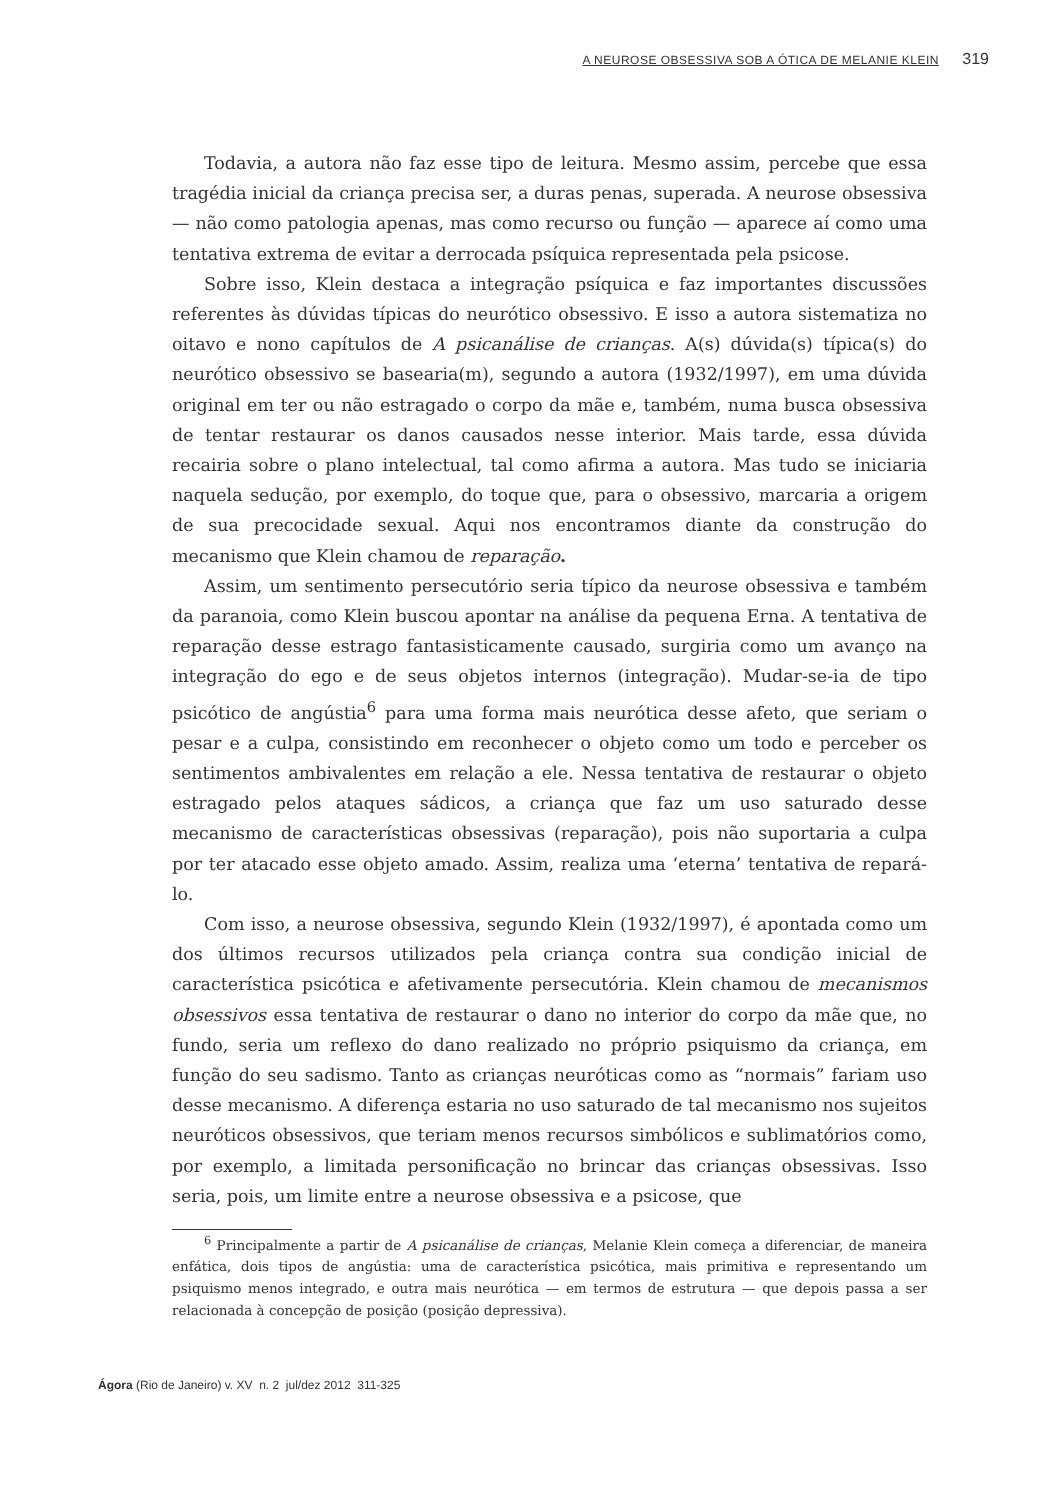A NEUROSE OBSESSIVA SOB A ÓTICA DE MELANIE KLEIN 319
Todavia, a autora não faz esse tipo de leitura. Mesmo assim, percebe que essa tragédia inicial da criança precisa ser, a duras penas, superada. A neurose obsessiva — não como patologia apenas, mas como recurso ou função — aparece aí como uma tentativa extrema de evitar a derrocada psíquica representada pela psicose.
Sobre isso, Klein destaca a integração psíquica e faz importantes discussões referentes às dúvidas típicas do neurótico obsessivo. E isso a autora sistematiza no oitavo e nono capítulos de A psicanálise de crianças. A(s) dúvida(s) típica(s) do neurótico obsessivo se basearia(m), segundo a autora (1932/1997), em uma dúvida original em ter ou não estragado o corpo da mãe e, também, numa busca obsessiva de tentar restaurar os danos causados nesse interior. Mais tarde, essa dúvida recairia sobre o plano intelectual, tal como afirma a autora. Mas tudo se iniciaria naquela sedução, por exemplo, do toque que, para o obsessivo, marcaria a origem de sua precocidade sexual. Aqui nos encontramos diante da construção do mecanismo que Klein chamou de reparação.
Assim, um sentimento persecutório seria típico da neurose obsessiva e também da paranoia, como Klein buscou apontar na análise da pequena Erna. A tentativa de reparação desse estrago fantasisticamente causado, surgiria como um avanço na integração do ego e de seus objetos internos (integração). Mudar-se-ia de tipo psicótico de angústia<sup>6</sup> para uma forma mais neurótica desse afeto, que seriam o pesar e a culpa, consistindo em reconhecer o objeto como um todo e perceber os sentimentos ambivalentes em relação a ele. Nessa tentativa de restaurar o objeto estragado pelos ataques sádicos, a criança que faz um uso saturado desse mecanismo de características obsessivas (reparação), pois não suportaria a culpa por ter atacado esse objeto amado. Assim, realiza uma ‘eterna’ tentativa de repará-lo.
Com isso, a neurose obsessiva, segundo Klein (1932/1997), é apontada como um dos últimos recursos utilizados pela criança contra sua condição inicial de característica psicótica e afetivamente persecutória. Klein chamou de mecanismos obsessivos essa tentativa de restaurar o dano no interior do corpo da mãe que, no fundo, seria um reflexo do dano realizado no próprio psiquismo da criança, em função do seu sadismo. Tanto as crianças neuróticas como as “normais” fariam uso desse mecanismo. A diferença estaria no uso saturado de tal mecanismo nos sujeitos neuróticos obsessivos, que teriam menos recursos simbólicos e sublimatórios como, por exemplo, a limitada personificação no brincar das crianças obsessivas. Isso seria, pois, um limite entre a neurose obsessiva e a psicose, que
<sup>6</sup> Principalmente a partir de A psicanálise de crianças, Melanie Klein começa a diferenciar, de maneira enfática, dois tipos de angústia: uma de característica psicótica, mais primitiva e representando um psiquismo menos integrado, e outra mais neurótica — em termos de estrutura — que depois passa a ser relacionada à concepção de posição (posição depressiva).
Ágora (Rio de Janeiro) v. XV n. 2 jul/dez 2012 311-325